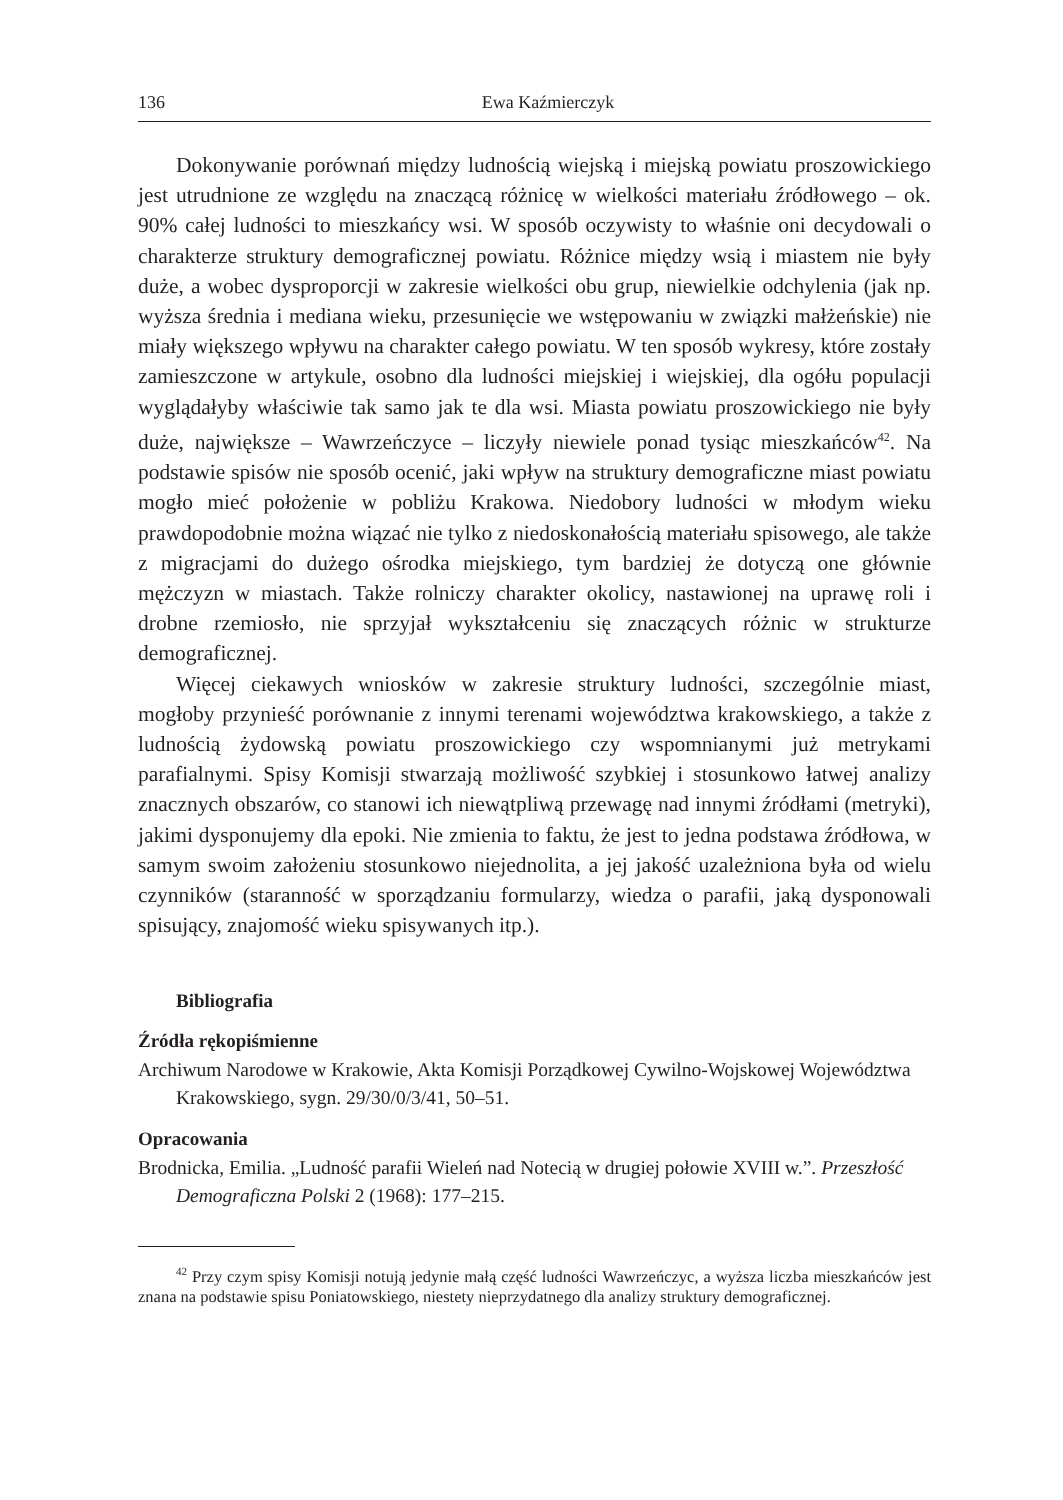136 Ewa Kaźmierczyk
Dokonywanie porównań między ludnością wiejską i miejską powiatu proszowickiego jest utrudnione ze względu na znaczącą różnicę w wielkości materiału źródłowego – ok. 90% całej ludności to mieszkańcy wsi. W sposób oczywisty to właśnie oni decydowali o charakterze struktury demograficznej powiatu. Różnice między wsią i miastem nie były duże, a wobec dysproporcji w zakresie wielkości obu grup, niewielkie odchylenia (jak np. wyższa średnia i mediana wieku, przesunięcie we wstępowaniu w związki małżeńskie) nie miały większego wpływu na charakter całego powiatu. W ten sposób wykresy, które zostały zamieszczone w artykule, osobno dla ludności miejskiej i wiejskiej, dla ogółu populacji wyglądałyby właściwie tak samo jak te dla wsi. Miasta powiatu proszowickiego nie były duże, największe – Wawrzeńczyce – liczyły niewiele ponad tysiąc mieszkańców<sup>42</sup>. Na podstawie spisów nie sposób ocenić, jaki wpływ na struktury demograficzne miast powiatu mogło mieć położenie w pobliżu Krakowa. Niedobory ludności w młodym wieku prawdopodobnie można wiązać nie tylko z niedoskonałością materiału spisowego, ale także z migracjami do dużego ośrodka miejskiego, tym bardziej że dotyczą one głównie mężczyzn w miastach. Także rolniczy charakter okolicy, nastawionej na uprawę roli i drobne rzemiosło, nie sprzyjał wykształceniu się znaczących różnic w strukturze demograficznej.
Więcej ciekawych wniosków w zakresie struktury ludności, szczególnie miast, mogłoby przynieść porównanie z innymi terenami województwa krakowskiego, a także z ludnością żydowską powiatu proszowickiego czy wspomnianymi już metrykami parafialnymi. Spisy Komisji stwarzają możliwość szybkiej i stosunkowo łatwej analizy znacznych obszarów, co stanowi ich niewątpliwą przewagę nad innymi źródłami (metryki), jakimi dysponujemy dla epoki. Nie zmienia to faktu, że jest to jedna podstawa źródłowa, w samym swoim założeniu stosunkowo niejednolita, a jej jakość uzależniona była od wielu czynników (staranność w sporządzaniu formularzy, wiedza o parafii, jaką dysponowali spisujący, znajomość wieku spisywanych itp.).
Bibliografia
Źródła rękopiśmienne
Archiwum Narodowe w Krakowie, Akta Komisji Porządkowej Cywilno-Wojskowej Województwa Krakowskiego, sygn. 29/30/0/3/41, 50–51.
Opracowania
Brodnicka, Emilia. „Ludność parafii Wieleń nad Notecią w drugiej połowie XVIII w.”. Przeszłość Demograficzna Polski 2 (1968): 177–215.
<sup>42</sup> Przy czym spisy Komisji notują jedynie małą część ludności Wawrzeńczyc, a wyższa liczba mieszkańców jest znana na podstawie spisu Poniatowskiego, niestety nieprzydatnego dla analizy struktury demograficznej.